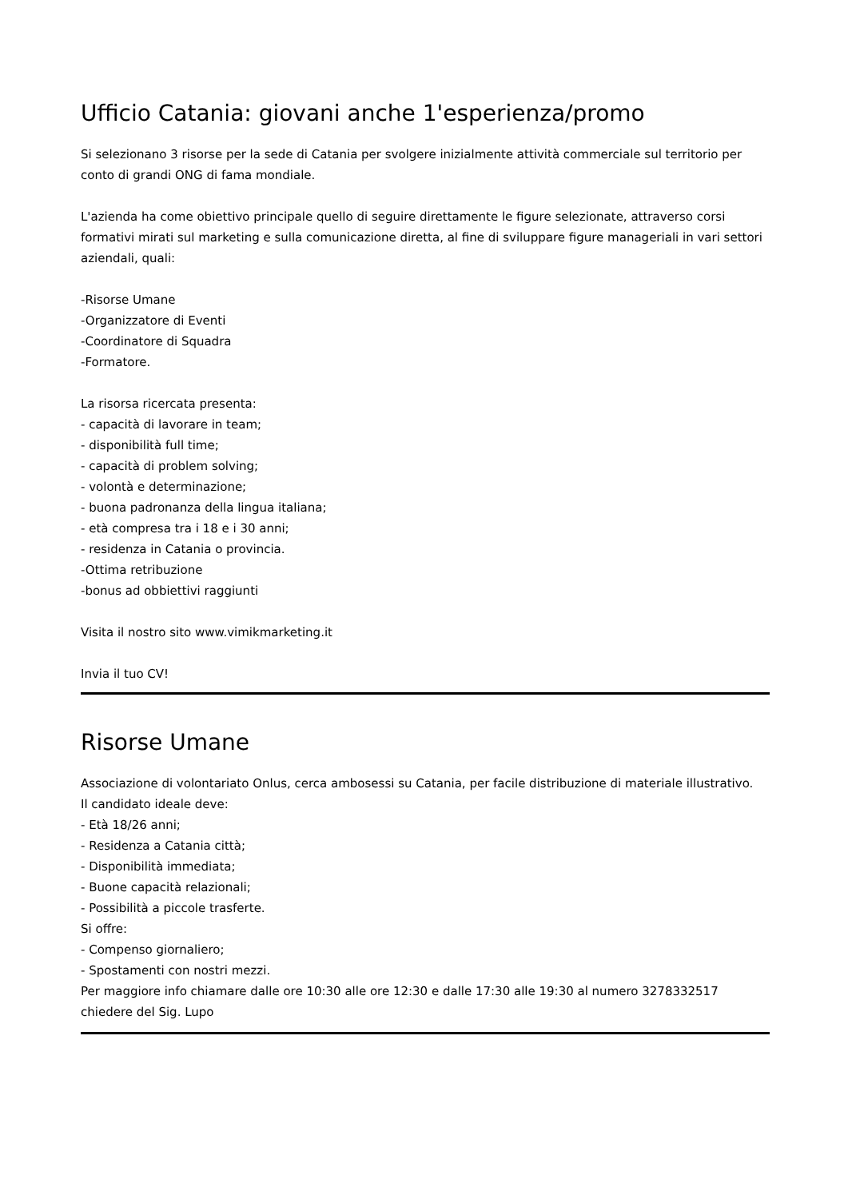Ufficio Catania: giovani anche 1'esperienza/promo
Si selezionano 3 risorse per la sede di Catania per svolgere inizialmente attività commerciale sul territorio per conto di grandi ONG di fama mondiale.
L'azienda ha come obiettivo principale quello di seguire direttamente le figure selezionate, attraverso corsi formativi mirati sul marketing e sulla comunicazione diretta, al fine di sviluppare figure manageriali in vari settori aziendali, quali:
-Risorse Umane
-Organizzatore di Eventi
-Coordinatore di Squadra
-Formatore.
La risorsa ricercata presenta:
- capacità di lavorare in team;
- disponibilità full time;
- capacità di problem solving;
- volontà e determinazione;
- buona padronanza della lingua italiana;
- età compresa tra i 18 e i 30 anni;
- residenza in Catania o provincia.
-Ottima retribuzione
-bonus ad obbiettivi raggiunti
Visita il nostro sito www.vimikmarketing.it
Invia il tuo CV!
Risorse Umane
Associazione di volontariato Onlus, cerca ambosessi su Catania, per facile distribuzione di materiale illustrativo.
Il candidato ideale deve:
- Età 18/26 anni;
- Residenza a Catania città;
- Disponibilità immediata;
- Buone capacità relazionali;
- Possibilità a piccole trasferte.
Si offre:
- Compenso giornaliero;
- Spostamenti con nostri mezzi.
Per maggiore info chiamare dalle ore 10:30 alle ore 12:30 e dalle 17:30 alle 19:30 al numero 3278332517 chiedere del Sig. Lupo